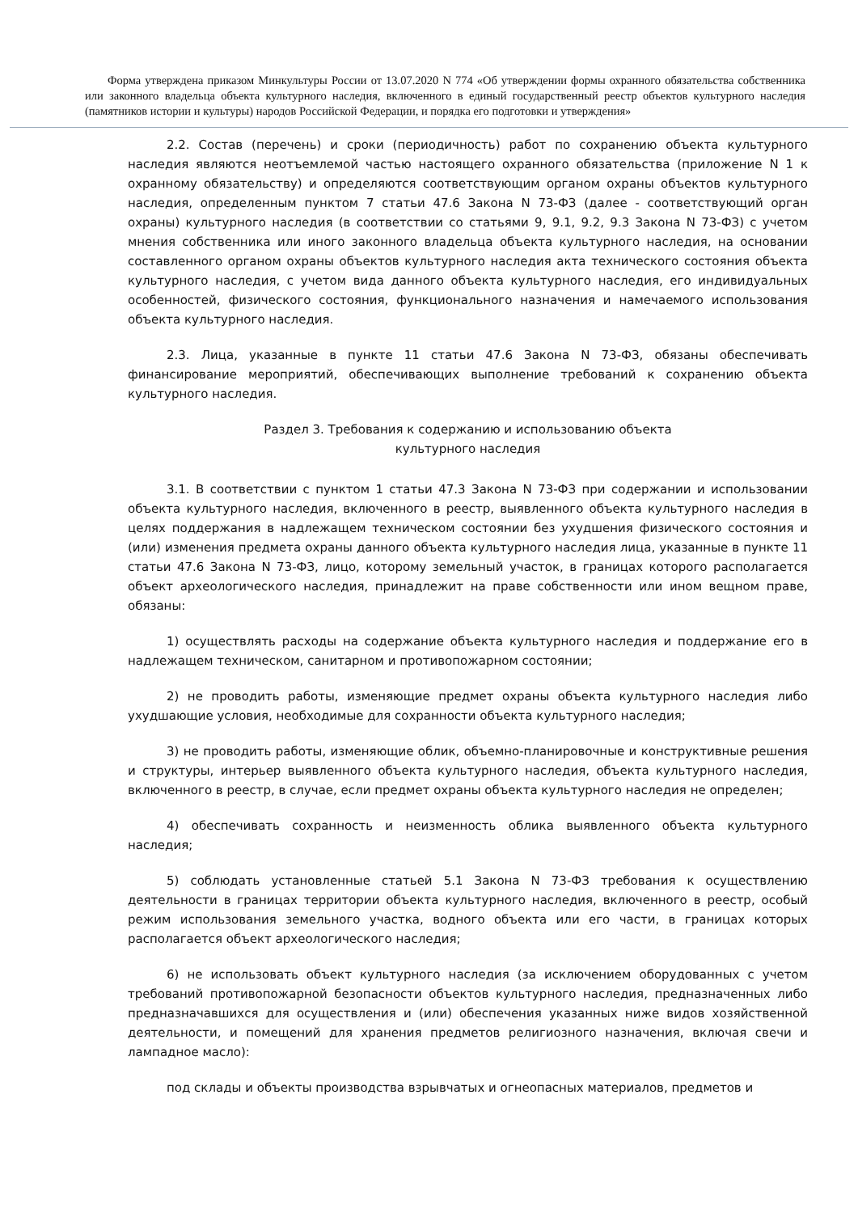Форма утверждена приказом Минкультуры России от 13.07.2020 N 774 «Об утверждении формы охранного обязательства собственника или законного владельца объекта культурного наследия, включенного в единый государственный реестр объектов культурного наследия (памятников истории и культуры) народов Российской Федерации, и порядка его подготовки и утверждения»
2.2. Состав (перечень) и сроки (периодичность) работ по сохранению объекта культурного наследия являются неотъемлемой частью настоящего охранного обязательства (приложение N 1 к охранному обязательству) и определяются соответствующим органом охраны объектов культурного наследия, определенным пунктом 7 статьи 47.6 Закона N 73-ФЗ (далее - соответствующий орган охраны) культурного наследия (в соответствии со статьями 9, 9.1, 9.2, 9.3 Закона N 73-ФЗ) с учетом мнения собственника или иного законного владельца объекта культурного наследия, на основании составленного органом охраны объектов культурного наследия акта технического состояния объекта культурного наследия, с учетом вида данного объекта культурного наследия, его индивидуальных особенностей, физического состояния, функционального назначения и намечаемого использования объекта культурного наследия.
2.3. Лица, указанные в пункте 11 статьи 47.6 Закона N 73-ФЗ, обязаны обеспечивать финансирование мероприятий, обеспечивающих выполнение требований к сохранению объекта культурного наследия.
Раздел 3. Требования к содержанию и использованию объекта
культурного наследия
3.1. В соответствии с пунктом 1 статьи 47.3 Закона N 73-ФЗ при содержании и использовании объекта культурного наследия, включенного в реестр, выявленного объекта культурного наследия в целях поддержания в надлежащем техническом состоянии без ухудшения физического состояния и (или) изменения предмета охраны данного объекта культурного наследия лица, указанные в пункте 11 статьи 47.6 Закона N 73-ФЗ, лицо, которому земельный участок, в границах которого располагается объект археологического наследия, принадлежит на праве собственности или ином вещном праве, обязаны:
1) осуществлять расходы на содержание объекта культурного наследия и поддержание его в надлежащем техническом, санитарном и противопожарном состоянии;
2) не проводить работы, изменяющие предмет охраны объекта культурного наследия либо ухудшающие условия, необходимые для сохранности объекта культурного наследия;
3) не проводить работы, изменяющие облик, объемно-планировочные и конструктивные решения и структуры, интерьер выявленного объекта культурного наследия, объекта культурного наследия, включенного в реестр, в случае, если предмет охраны объекта культурного наследия не определен;
4) обеспечивать сохранность и неизменность облика выявленного объекта культурного наследия;
5) соблюдать установленные статьей 5.1 Закона N 73-ФЗ требования к осуществлению деятельности в границах территории объекта культурного наследия, включенного в реестр, особый режим использования земельного участка, водного объекта или его части, в границах которых располагается объект археологического наследия;
6) не использовать объект культурного наследия (за исключением оборудованных с учетом требований противопожарной безопасности объектов культурного наследия, предназначенных либо предназначавшихся для осуществления и (или) обеспечения указанных ниже видов хозяйственной деятельности, и помещений для хранения предметов религиозного назначения, включая свечи и лампадное масло):
под склады и объекты производства взрывчатых и огнеопасных материалов, предметов и